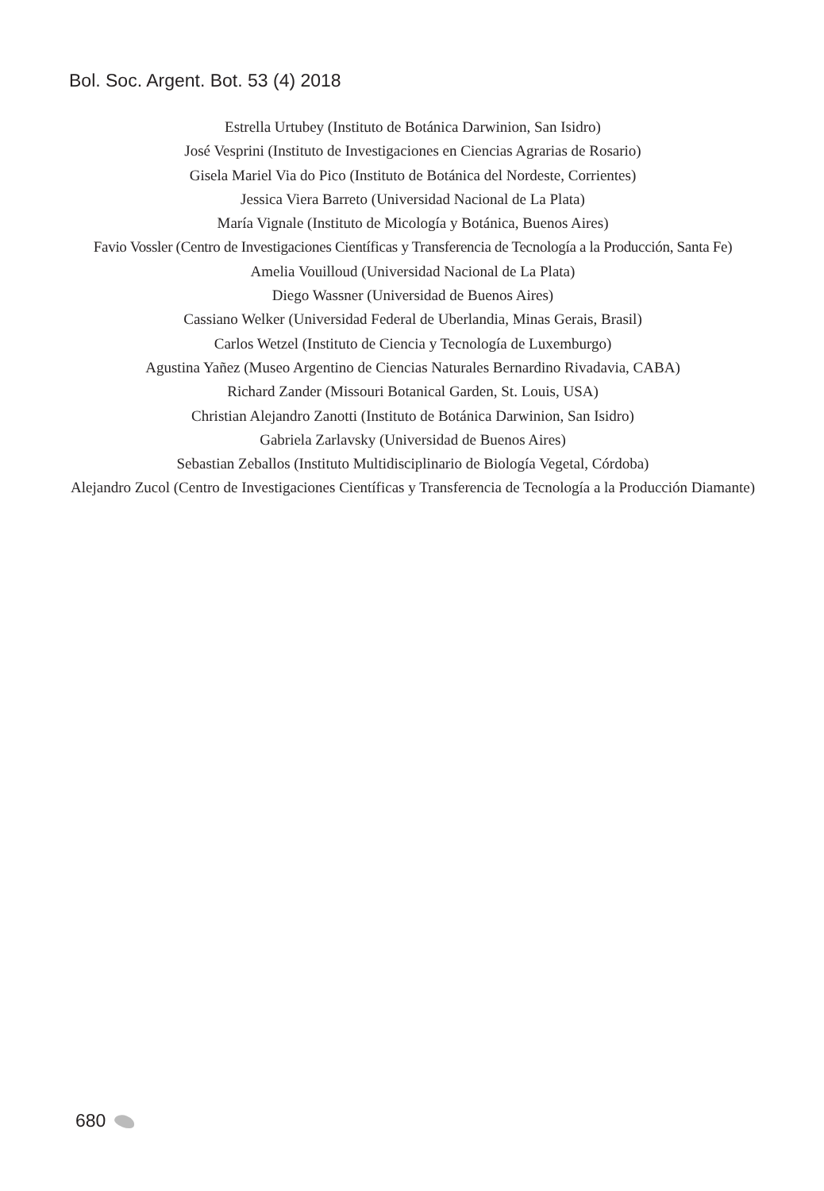Bol. Soc. Argent. Bot. 53 (4) 2018
Estrella Urtubey (Instituto de Botánica Darwinion, San Isidro)
José Vesprini (Instituto de Investigaciones en Ciencias Agrarias de Rosario)
Gisela Mariel Via do Pico (Instituto de Botánica del Nordeste, Corrientes)
Jessica Viera Barreto (Universidad Nacional de La Plata)
María Vignale (Instituto de Micología y Botánica, Buenos Aires)
Favio Vossler (Centro de Investigaciones Científicas y Transferencia de Tecnología a la Producción, Santa Fe)
Amelia Vouilloud (Universidad Nacional de La Plata)
Diego Wassner (Universidad de Buenos Aires)
Cassiano Welker (Universidad Federal de Uberlandia, Minas Gerais, Brasil)
Carlos Wetzel (Instituto de Ciencia y Tecnología de Luxemburgo)
Agustina Yañez (Museo Argentino de Ciencias Naturales Bernardino Rivadavia, CABA)
Richard Zander (Missouri Botanical Garden, St. Louis, USA)
Christian Alejandro Zanotti (Instituto de Botánica Darwinion, San Isidro)
Gabriela Zarlavsky (Universidad de Buenos Aires)
Sebastian Zeballos (Instituto Multidisciplinario de Biología Vegetal, Córdoba)
Alejandro Zucol (Centro de Investigaciones Científicas y Transferencia de Tecnología a la Producción Diamante)
680